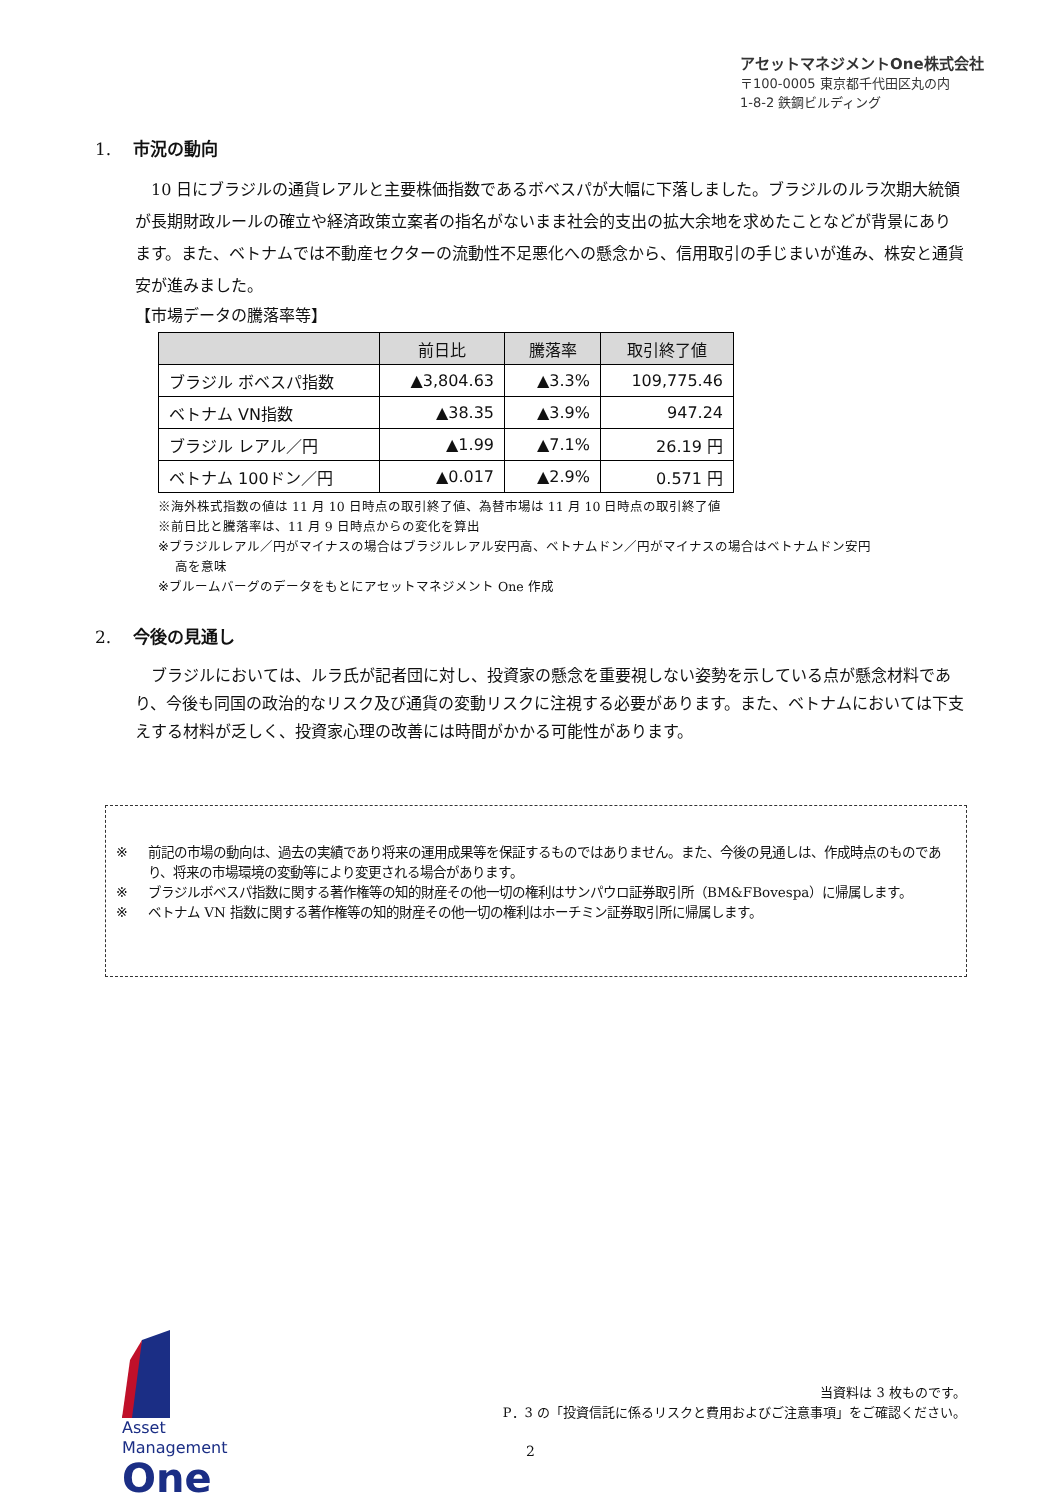アセットマネジメントOne株式会社
〒100-0005 東京都千代田区丸の内
1-8-2 鉄鋼ビルディング
1. 市況の動向
　10 日にブラジルの通貨レアルと主要株価指数であるボベスパが大幅に下落しました。ブラジルのルラ次期大統領が長期財政ルールの確立や経済政策立案者の指名がないまま社会的支出の拡大余地を求めたことなどが背景にあります。また、ベトナムでは不動産セクターの流動性不足悪化への懸念から、信用取引の手じまいが進み、株安と通貨安が進みました。
【市場データの騰落率等】
| | 前日比 | 騰落率 | 取引終了値 |
| --- | --- | --- | --- |
| ブラジル ボベスパ指数 | ▲3,804.63 | ▲3.3% | 109,775.46 |
| ベトナム VN指数 | ▲38.35 | ▲3.9% | 947.24 |
| ブラジル レアル／円 | ▲1.99 | ▲7.1% | 26.19 円 |
| ベトナム 100ドン／円 | ▲0.017 | ▲2.9% | 0.571 円 |
※海外株式指数の値は 11 月 10 日時点の取引終了値、為替市場は 11 月 10 日時点の取引終了値
※前日比と騰落率は、11 月 9 日時点からの変化を算出
※ブラジルレアル／円がマイナスの場合はブラジルレアル安円高、ベトナムドン／円がマイナスの場合はベトナムドン安円
　 高を意味
※ブルームバーグのデータをもとにアセットマネジメント One 作成
2. 今後の見通し
　ブラジルにおいては、ルラ氏が記者団に対し、投資家の懸念を重要視しない姿勢を示している点が懸念材料であり、今後も同国の政治的なリスク及び通貨の変動リスクに注視する必要があります。また、ベトナムにおいては下支えする材料が乏しく、投資家心理の改善には時間がかかる可能性があります。
※ 前記の市場の動向は、過去の実績であり将来の運用成果等を保証するものではありません。また、今後の見通しは、作成時点のものであり、将来の市場環境の変動等により変更される場合があります。
※ ブラジルボベスパ指数に関する著作権等の知的財産その他一切の権利はサンパウロ証券取引所（BM&FBovespa）に帰属します。
※ ベトナム VN 指数に関する著作権等の知的財産その他一切の権利はホーチミン証券取引所に帰属します。
Asset
Management
One
当資料は 3 枚ものです。
P．3 の「投資信託に係るリスクと費用およびご注意事項」をご確認ください。
2